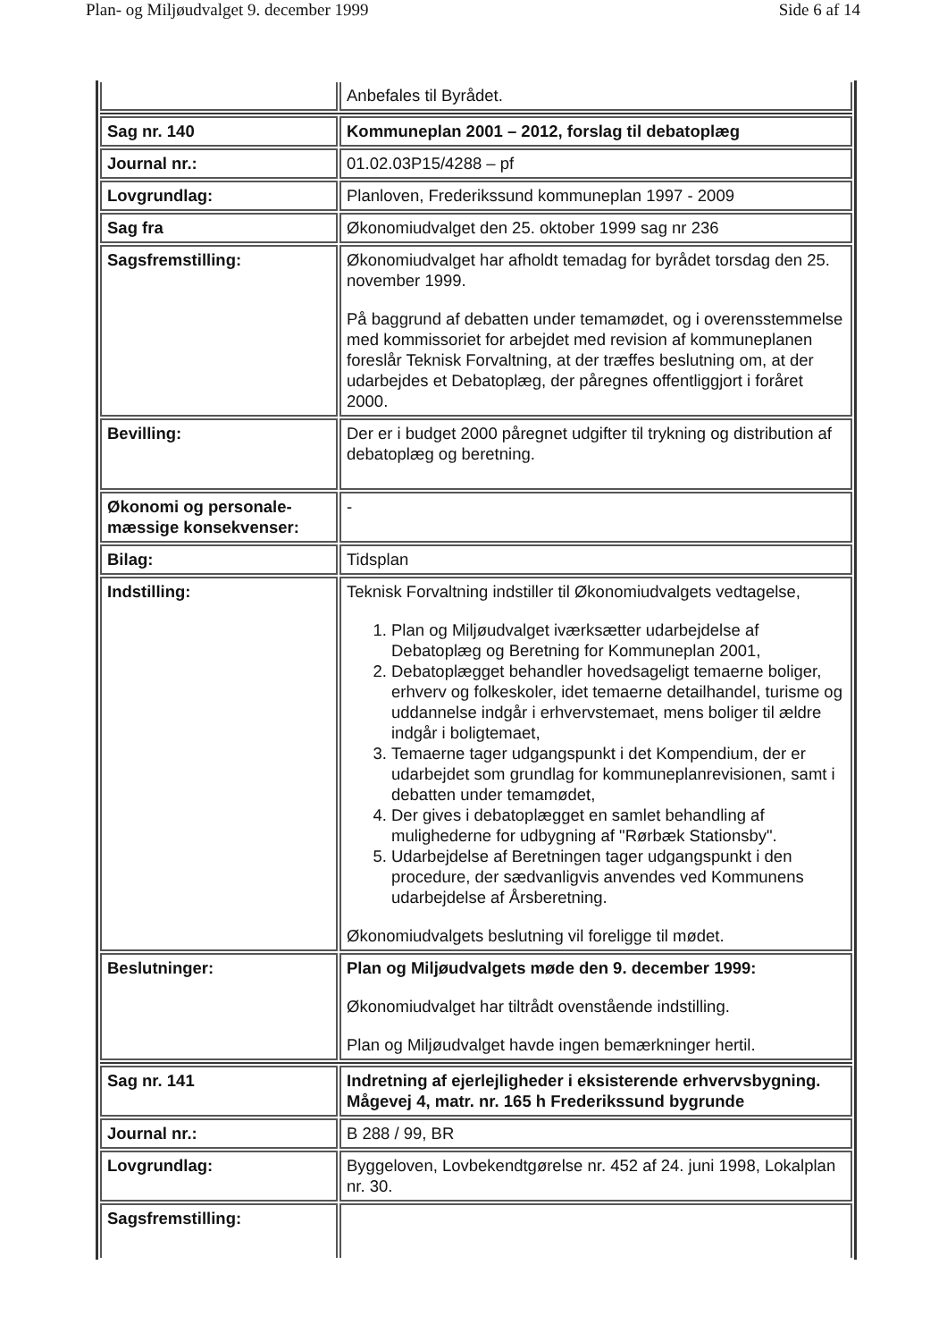Plan- og Miljøudvalget 9. december 1999 Side 6 af 14
| | Anbefales til Byrådet. |
| Sag nr. 140 | Kommuneplan 2001 – 2012, forslag til debatoplæg |
| Journal nr.: | 01.02.03P15/4288 – pf |
| Lovgrundlag: | Planloven, Frederikssund kommuneplan 1997 - 2009 |
| Sag fra | Økonomiudvalget den 25. oktober 1999 sag nr 236 |
| Sagsfremstilling: | Økonomiudvalget har afholdt temadag for byrådet torsdag den 25. november 1999. På baggrund af debatten under temamødet, og i overensstemmelse med kommissoriet for arbejdet med revision af kommuneplanen foreslår Teknisk Forvaltning, at der træffes beslutning om, at der udarbejdes et Debatoplæg, der påregnes offentliggjort i foråret 2000. |
| Bevilling: | Der er i budget 2000 påregnet udgifter til trykning og distribution af debatoplæg og beretning. |
| Økonomi og personale-mæssige konsekvenser: | - |
| Bilag: | Tidsplan |
| Indstilling: | Teknisk Forvaltning indstiller til Økonomiudvalgets vedtagelse, 1. Plan og Miljøudvalget iværksætter udarbejdelse af Debatoplæg og Beretning for Kommuneplan 2001, 2. Debatoplægget behandler hovedsageligt temaerne boliger, erhverv og folkeskoler, idet temaerne detailhandel, turisme og uddannelse indgår i erhvervstemaet, mens boliger til ældre indgår i boligtemaet, 3. Temaerne tager udgangspunkt i det Kompendium, der er udarbejdet som grundlag for kommuneplanrevisionen, samt i debatten under temamødet, 4. Der gives i debatoplægget en samlet behandling af mulighederne for udbygning af "Rørbæk Stationsby". 5. Udarbejdelse af Beretningen tager udgangspunkt i den procedure, der sædvanligvis anvendes ved Kommunens udarbejdelse af Årsberetning. Økonomiudvalgets beslutning vil foreligge til mødet. |
| Beslutninger: | Plan og Miljøudvalgets møde den 9. december 1999: Økonomiudvalget har tiltrådt ovenstående indstilling. Plan og Miljøudvalget havde ingen bemærkninger hertil. |
| Sag nr. 141 | Indretning af ejerlejligheder i eksisterende erhvervsbygning. Mågevej 4, matr. nr. 165 h Frederikssund bygrunde |
| Journal nr.: | B 288 / 99, BR |
| Lovgrundlag: | Byggeloven, Lovbekendtgørelse nr. 452 af 24. juni 1998, Lokalplan nr. 30. |
| Sagsfremstilling: | |